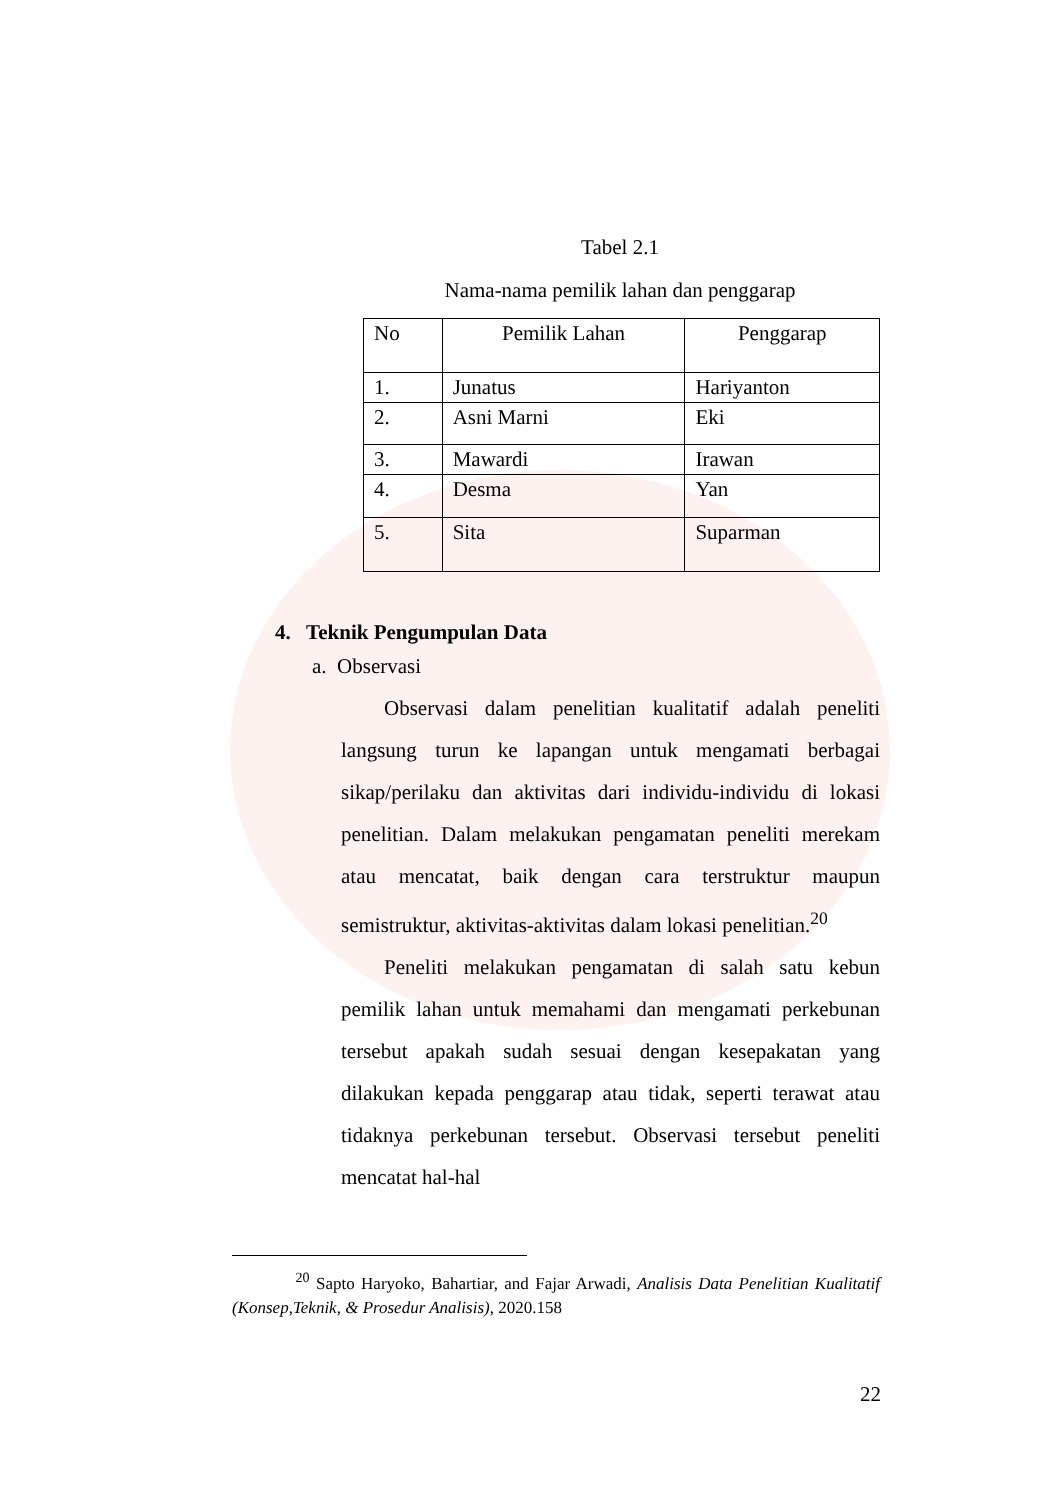Tabel 2.1
Nama-nama pemilik lahan dan penggarap
| No | Pemilik Lahan | Penggarap |
| --- | --- | --- |
| 1. | Junatus | Hariyanton |
| 2. | Asni Marni | Eki |
| 3. | Mawardi | Irawan |
| 4. | Desma | Yan |
| 5. | Sita | Suparman |
4. Teknik Pengumpulan Data
a. Observasi
Observasi dalam penelitian kualitatif adalah peneliti langsung turun ke lapangan untuk mengamati berbagai sikap/perilaku dan aktivitas dari individu-individu di lokasi penelitian. Dalam melakukan pengamatan peneliti merekam atau mencatat, baik dengan cara terstruktur maupun semistruktur, aktivitas-aktivitas dalam lokasi penelitian.<sup>20</sup>
Peneliti melakukan pengamatan di salah satu kebun pemilik lahan untuk memahami dan mengamati perkebunan tersebut apakah sudah sesuai dengan kesepakatan yang dilakukan kepada penggarap atau tidak, seperti terawat atau tidaknya perkebunan tersebut. Observasi tersebut peneliti mencatat hal-hal
<sup>20</sup> Sapto Haryoko, Bahartiar, and Fajar Arwadi, Analisis Data Penelitian Kualitatif (Konsep,Teknik, & Prosedur Analisis), 2020.158
22